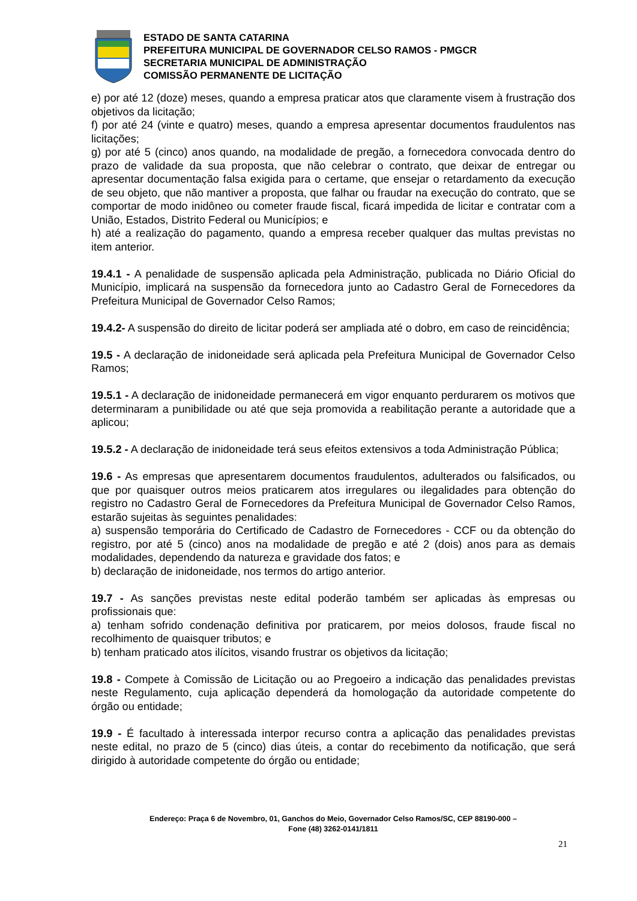ESTADO DE SANTA CATARINA
PREFEITURA MUNICIPAL DE GOVERNADOR CELSO RAMOS - PMGCR
SECRETARIA MUNICIPAL DE ADMINISTRAÇÃO
COMISSÃO PERMANENTE DE LICITAÇÃO
e) por até 12 (doze) meses, quando a empresa praticar atos que claramente visem à frustração dos objetivos da licitação;
f) por até 24 (vinte e quatro) meses, quando a empresa apresentar documentos fraudulentos nas licitações;
g) por até 5 (cinco) anos quando, na modalidade de pregão, a fornecedora convocada dentro do prazo de validade da sua proposta, que não celebrar o contrato, que deixar de entregar ou apresentar documentação falsa exigida para o certame, que ensejar o retardamento da execução de seu objeto, que não mantiver a proposta, que falhar ou fraudar na execução do contrato, que se comportar de modo inidôneo ou cometer fraude fiscal, ficará impedida de licitar e contratar com a União, Estados, Distrito Federal ou Municípios; e
h) até a realização do pagamento, quando a empresa receber qualquer das multas previstas no item anterior.
19.4.1 - A penalidade de suspensão aplicada pela Administração, publicada no Diário Oficial do Município, implicará na suspensão da fornecedora junto ao Cadastro Geral de Fornecedores da Prefeitura Municipal de Governador Celso Ramos;
19.4.2- A suspensão do direito de licitar poderá ser ampliada até o dobro, em caso de reincidência;
19.5 - A declaração de inidoneidade será aplicada pela Prefeitura Municipal de Governador Celso Ramos;
19.5.1 - A declaração de inidoneidade permanecerá em vigor enquanto perdurarem os motivos que determinaram a punibilidade ou até que seja promovida a reabilitação perante a autoridade que a aplicou;
19.5.2 - A declaração de inidoneidade terá seus efeitos extensivos a toda Administração Pública;
19.6 - As empresas que apresentarem documentos fraudulentos, adulterados ou falsificados, ou que por quaisquer outros meios praticarem atos irregulares ou ilegalidades para obtenção do registro no Cadastro Geral de Fornecedores da Prefeitura Municipal de Governador Celso Ramos, estarão sujeitas às seguintes penalidades:
a) suspensão temporária do Certificado de Cadastro de Fornecedores - CCF ou da obtenção do registro, por até 5 (cinco) anos na modalidade de pregão e até 2 (dois) anos para as demais modalidades, dependendo da natureza e gravidade dos fatos; e
b) declaração de inidoneidade, nos termos do artigo anterior.
19.7 - As sanções previstas neste edital poderão também ser aplicadas às empresas ou profissionais que:
a) tenham sofrido condenação definitiva por praticarem, por meios dolosos, fraude fiscal no recolhimento de quaisquer tributos; e
b) tenham praticado atos ilícitos, visando frustrar os objetivos da licitação;
19.8 - Compete à Comissão de Licitação ou ao Pregoeiro a indicação das penalidades previstas neste Regulamento, cuja aplicação dependerá da homologação da autoridade competente do órgão ou entidade;
19.9 - É facultado à interessada interpor recurso contra a aplicação das penalidades previstas neste edital, no prazo de 5 (cinco) dias úteis, a contar do recebimento da notificação, que será dirigido à autoridade competente do órgão ou entidade;
Endereço: Praça 6 de Novembro, 01, Ganchos do Meio, Governador Celso Ramos/SC, CEP 88190-000 –
Fone (48) 3262-0141/1811
21